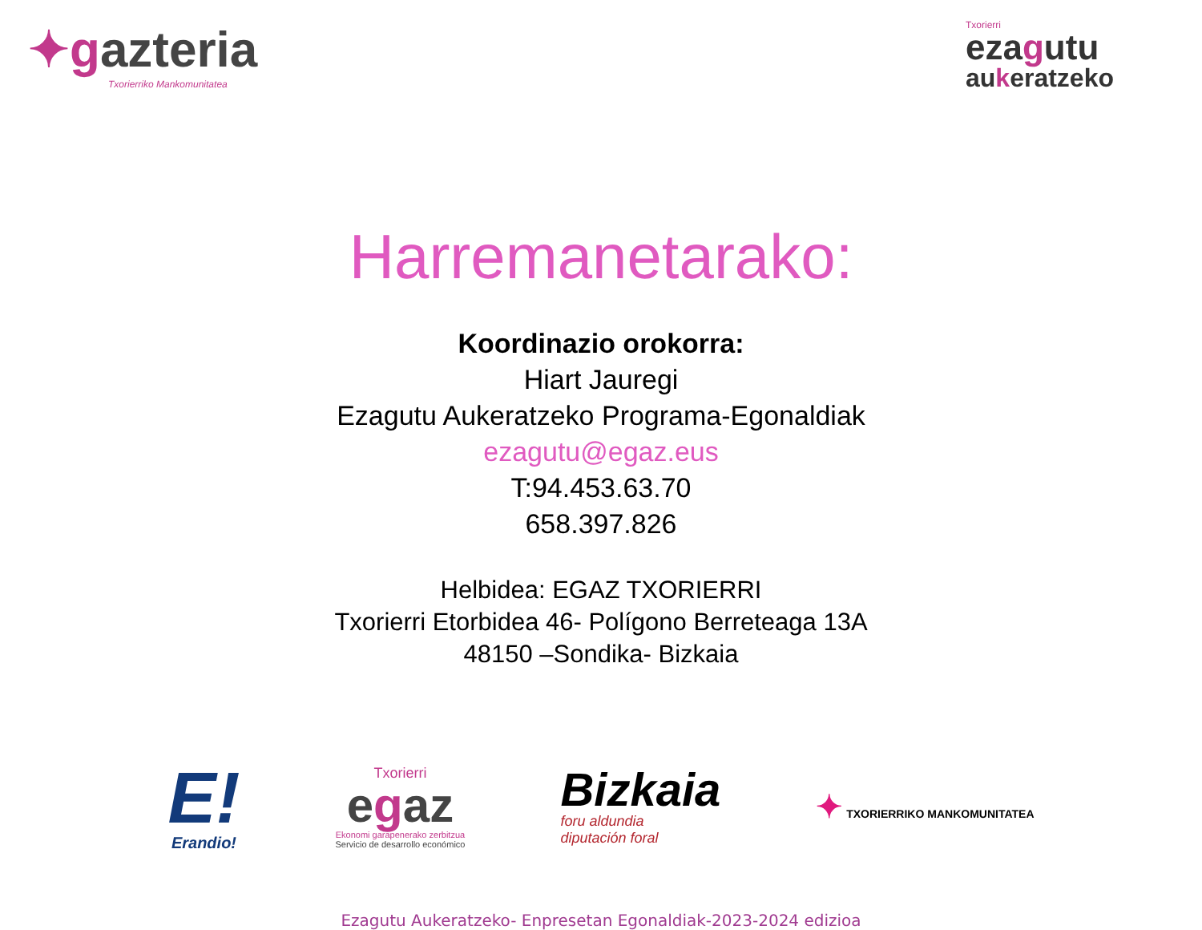✦gazteria
Txorierriko Mankomunitatea
Txorierri
ezagutu
aukeratzeko
Harremanetarako:
Koordinazio orokorra:
Hiart Jauregi
Ezagutu Aukeratzeko Programa-Egonaldiak
ezagutu@egaz.eus
T:94.453.63.70
658.397.826
Helbidea: EGAZ TXORIERRI
Txorierri Etorbidea 46- Polígono Berreteaga 13A
48150 –Sondika- Bizkaia
E!
Erandio!
Txorierri
egaz
Ekonomi garapenerako zerbitzua
Servicio de desarrollo económico
Bizkaia
foru aldundia
diputación foral
✦ TXORIERRIKO MANKOMUNITATEA
Ezagutu Aukeratzeko- Enpresetan Egonaldiak-2023-2024 edizioa